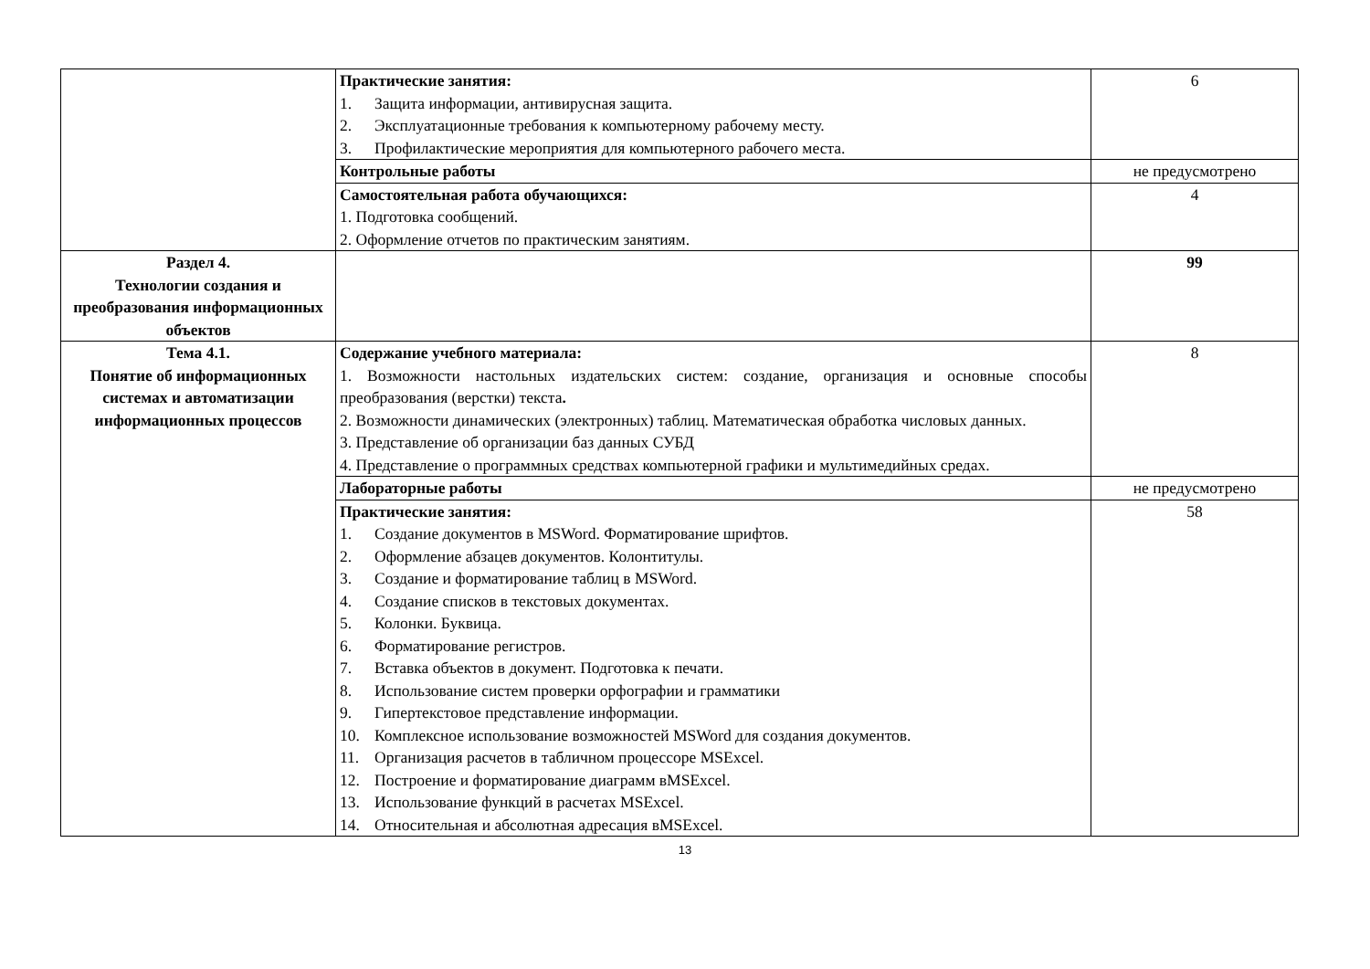| | Практические занятия: 1. Защита информации, антивирусная защита. 2. Эксплуатационные требования к компьютерному рабочему месту. 3. Профилактические мероприятия для компьютерного рабочего места. | 6 |
| | Контрольные работы | не предусмотрено |
| | Самостоятельная работа обучающихся: 1. Подготовка сообщений. 2. Оформление отчетов по практическим занятиям. | 4 |
| Раздел 4. Технологии создания и преобразования информационных объектов | | 99 |
| Тема 4.1. Понятие об информационных системах и автоматизации информационных процессов | Содержание учебного материала: 1. Возможности настольных издательских систем: создание, организация и основные способы преобразования (верстки) текста . 2. Возможности динамических (электронных) таблиц. Математическая обработка числовых данных. 3. Представление об организации баз данных СУБД 4. Представление о программных средствах компьютерной графики и мультимедийных средах. | 8 |
| | Лабораторные работы | не предусмотрено |
| | Практические занятия: 1. Создание документов в MSWord. Форматирование шрифтов. 2. Оформление абзацев документов. Колонтитулы. 3. Создание и форматирование таблиц в MSWord. 4. Создание списков в текстовых документах. 5. Колонки. Буквица. 6. Форматирование регистров. 7. Вставка объектов в документ. Подготовка к печати. 8. Использование систем проверки орфографии и грамматики 9. Гипертекстовое представление информации. 10. Комплексное использование возможностей MSWord для создания документов. 11. Организация расчетов в табличном процессоре MSExcel. 12. Построение и форматирование диаграмм вMSExcel. 13. Использование функций в расчетах MSExcel. 14. Относительная и абсолютная адресация вMSExcel. | 58 |
13